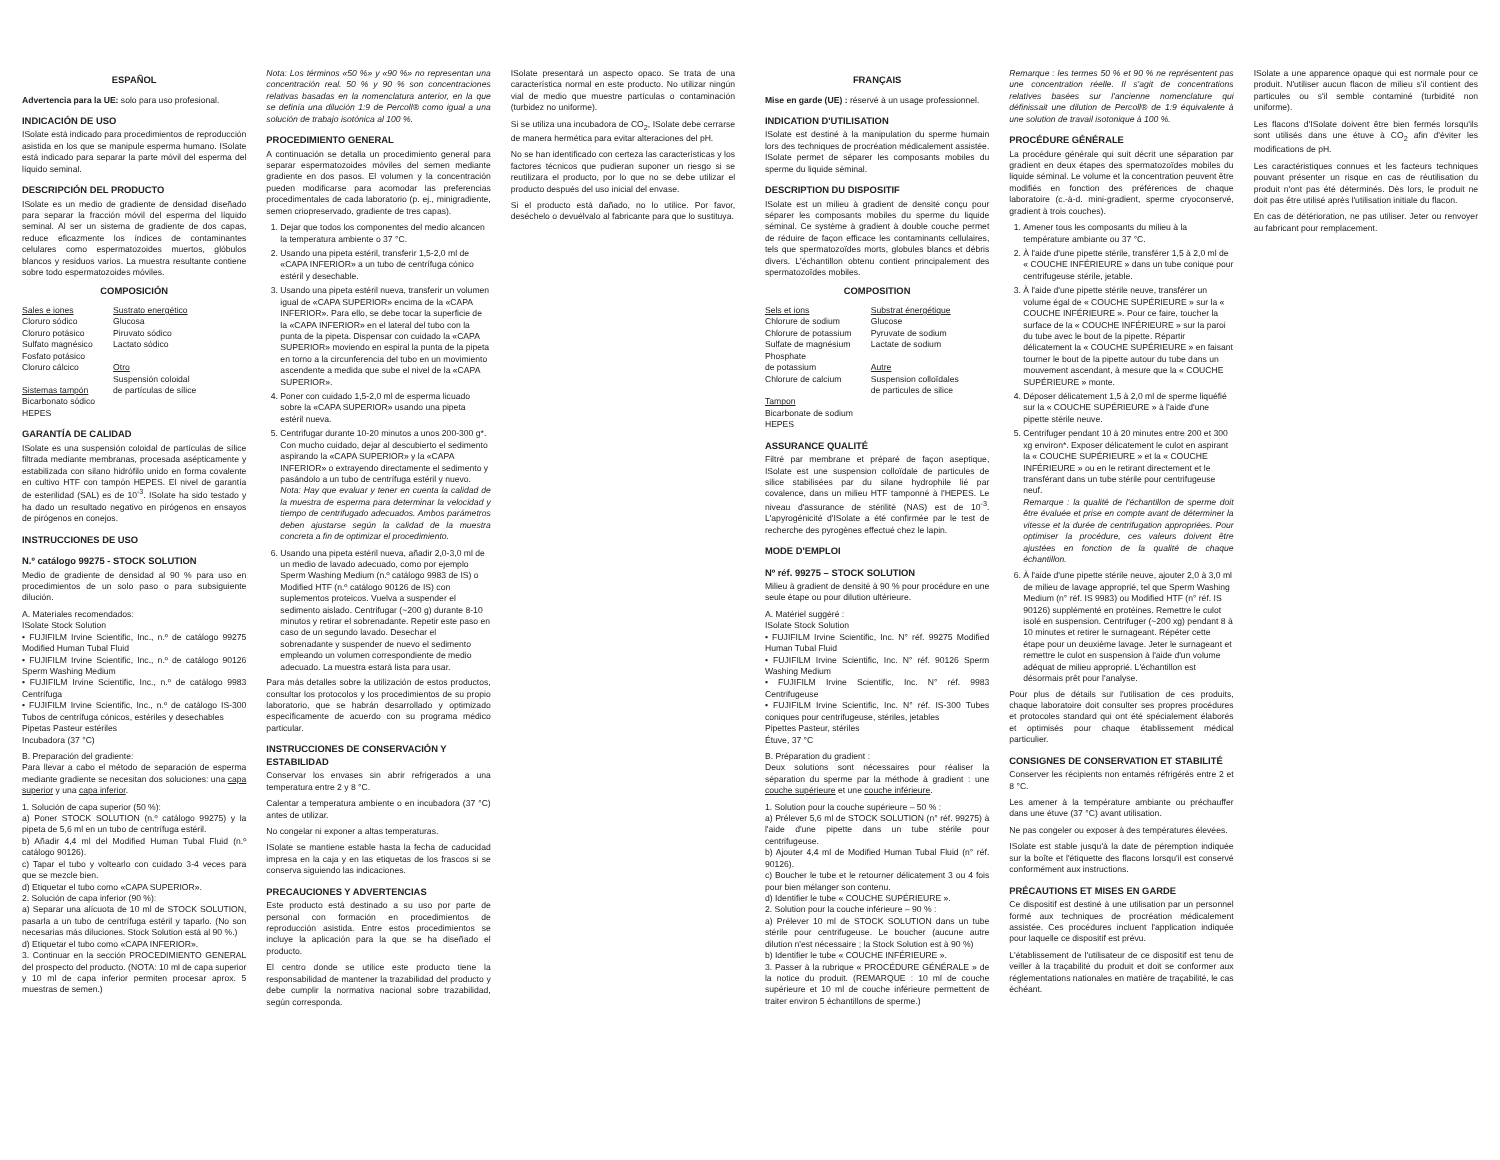ESPAÑOL
Advertencia para la UE: solo para uso profesional.
INDICACIÓN DE USO
ISolate está indicado para procedimientos de reproducción asistida en los que se manipule esperma humano. ISolate está indicado para separar la parte móvil del esperma del líquido seminal.
DESCRIPCIÓN DEL PRODUCTO
ISolate es un medio de gradiente de densidad diseñado para separar la fracción móvil del esperma del líquido seminal. Al ser un sistema de gradiente de dos capas, reduce eficazmente los índices de contaminantes celulares como espermatozoides muertos, glóbulos blancos y residuos varios. La muestra resultante contiene sobre todo espermatozoides móviles.
COMPOSICIÓN
Sales e iones
Cloruro sódico
Cloruro potásico
Sulfato magnésico
Fosfato potásico
Cloruro cálcico
Sistemas tampón
Bicarbonato sódico
HEPES
Sustrato energético
Glucosa
Piruvato sódico
Lactato sódico
Otro
Suspensión coloidal
de partículas de sílice
GARANTÍA DE CALIDAD
ISolate es una suspensión coloidal de partículas de sílice filtrada mediante membranas, procesada asépticamente y estabilizada con silano hidrófilo unido en forma covalente en cultivo HTF con tampón HEPES. El nivel de garantía de esterilidad (SAL) es de 10<sup>-3</sup>. ISolate ha sido testado y ha dado un resultado negativo en pirógenos en ensayos de pirógenos en conejos.
INSTRUCCIONES DE USO
N.º catálogo 99275 - STOCK SOLUTION
Medio de gradiente de densidad al 90 % para uso en procedimientos de un solo paso o para subsiguiente dilución.
A. Materiales recomendados:
ISolate Stock Solution
• FUJIFILM Irvine Scientific, Inc., n.º de catálogo 99275 Modified Human Tubal Fluid
• FUJIFILM Irvine Scientific, Inc., n.º de catálogo 90126 Sperm Washing Medium
• FUJIFILM Irvine Scientific, Inc., n.º de catálogo 9983 Centrífuga
• FUJIFILM Irvine Scientific, Inc., n.º de catálogo IS-300 Tubos de centrífuga cónicos, estériles y desechables
Pipetas Pasteur estériles
Incubadora (37 °C)
B. Preparación del gradiente:
Para llevar a cabo el método de separación de esperma mediante gradiente se necesitan dos soluciones: una capa superior y una capa inferior.
1. Solución de capa superior (50 %):
a) Poner STOCK SOLUTION (n.º catálogo 99275) y la pipeta de 5,6 ml en un tubo de centrífuga estéril.
b) Añadir 4,4 ml del Modified Human Tubal Fluid (n.º catálogo 90126).
c) Tapar el tubo y voltearlo con cuidado 3-4 veces para que se mezcle bien.
d) Etiquetar el tubo como «CAPA SUPERIOR».
2. Solución de capa inferior (90 %):
a) Separar una alícuota de 10 ml de STOCK SOLUTION, pasarla a un tubo de centrífuga estéril y taparlo. (No son necesarias más diluciones. Stock Solution está al 90 %.)
d) Etiquetar el tubo como «CAPA INFERIOR».
3. Continuar en la sección PROCEDIMIENTO GENERAL del prospecto del producto. (NOTA: 10 ml de capa superior y 10 ml de capa inferior permiten procesar aprox. 5 muestras de semen.)
Nota: Los términos «50 %» y «90 %» no representan una concentración real. 50 % y 90 % son concentraciones relativas basadas en la nomenclatura anterior, en la que se definía una dilución 1:9 de Percoll® como igual a una solución de trabajo isotónica al 100 %.
PROCEDIMIENTO GENERAL
A continuación se detalla un procedimiento general para separar espermatozoides móviles del semen mediante gradiente en dos pasos. El volumen y la concentración pueden modificarse para acomodar las preferencias procedimentales de cada laboratorio (p. ej., minigradiente, semen criopreservado, gradiente de tres capas).
1. Dejar que todos los componentes del medio alcancen la temperatura ambiente o 37 °C.
2. Usando una pipeta estéril, transferir 1,5-2,0 ml de «CAPA INFERIOR» a un tubo de centrífuga cónico estéril y desechable.
3. Usando una pipeta estéril nueva, transferir un volumen igual de «CAPA SUPERIOR» encima de la «CAPA INFERIOR». Para ello, se debe tocar la superficie de la «CAPA INFERIOR» en el lateral del tubo con la punta de la pipeta. Dispensar con cuidado la «CAPA SUPERIOR» moviendo en espiral la punta de la pipeta en torno a la circunferencia del tubo en un movimiento ascendente a medida que sube el nivel de la «CAPA SUPERIOR».
4. Poner con cuidado 1,5-2,0 ml de esperma licuado sobre la «CAPA SUPERIOR» usando una pipeta estéril nueva.
5. Centrifugar durante 10-20 minutos a unos 200-300 g*. Con mucho cuidado, dejar al descubierto el sedimento aspirando la «CAPA SUPERIOR» y la «CAPA INFERIOR» o extrayendo directamente el sedimento y pasándolo a un tubo de centrífuga estéril y nuevo.
Nota: Hay que evaluar y tener en cuenta la calidad de la muestra de esperma para determinar la velocidad y tiempo de centrifugado adecuados. Ambos parámetros deben ajustarse según la calidad de la muestra concreta a fin de optimizar el procedimiento.
6. Usando una pipeta estéril nueva, añadir 2,0-3,0 ml de un medio de lavado adecuado, como por ejemplo Sperm Washing Medium (n.º catálogo 9983 de IS) o Modified HTF (n.º catálogo 90126 de IS) con suplementos proteicos. Vuelva a suspender el sedimento aislado. Centrifugar (~200 g) durante 8-10 minutos y retirar el sobrenadante. Repetir este paso en caso de un segundo lavado. Desechar el sobrenadante y suspender de nuevo el sedimento empleando un volumen correspondiente de medio adecuado. La muestra estará lista para usar.
Para más detalles sobre la utilización de estos productos, consultar los protocolos y los procedimientos de su propio laboratorio, que se habrán desarrollado y optimizado específicamente de acuerdo con su programa médico particular.
INSTRUCCIONES DE CONSERVACIÓN Y ESTABILIDAD
Conservar los envases sin abrir refrigerados a una temperatura entre 2 y 8 °C.
Calentar a temperatura ambiente o en incubadora (37 °C) antes de utilizar.
No congelar ni exponer a altas temperaturas.
ISolate se mantiene estable hasta la fecha de caducidad impresa en la caja y en las etiquetas de los frascos si se conserva siguiendo las indicaciones.
PRECAUCIONES Y ADVERTENCIAS
Este producto está destinado a su uso por parte de personal con formación en procedimientos de reproducción asistida. Entre estos procedimientos se incluye la aplicación para la que se ha diseñado el producto.
El centro donde se utilice este producto tiene la responsabilidad de mantener la trazabilidad del producto y debe cumplir la normativa nacional sobre trazabilidad, según corresponda.
ISolate presentará un aspecto opaco. Se trata de una característica normal en este producto. No utilizar ningún vial de medio que muestre partículas o contaminación (turbidez no uniforme).
Si se utiliza una incubadora de CO<sub>2</sub>, ISolate debe cerrarse de manera hermética para evitar alteraciones del pH.
No se han identificado con certeza las características y los factores técnicos que pudieran suponer un riesgo si se reutilizara el producto, por lo que no se debe utilizar el producto después del uso inicial del envase.
Si el producto está dañado, no lo utilice. Por favor, deséchelo o devuélvalo al fabricante para que lo sustituya.
FRANÇAIS
Mise en garde (UE) : réservé à un usage professionnel.
INDICATION D'UTILISATION
ISolate est destiné à la manipulation du sperme humain lors des techniques de procréation médicalement assistée. ISolate permet de séparer les composants mobiles du sperme du liquide séminal.
DESCRIPTION DU DISPOSITIF
ISolate est un milieu à gradient de densité conçu pour séparer les composants mobiles du sperme du liquide séminal. Ce système à gradient à double couche permet de réduire de façon efficace les contaminants cellulaires, tels que spermatozoïdes morts, globules blancs et débris divers. L'échantillon obtenu contient principalement des spermatozoïdes mobiles.
COMPOSITION
Sels et ions
Chlorure de sodium
Chlorure de potassium
Sulfate de magnésium
Phosphate
de potassium
Chlorure de calcium
Tampon
Bicarbonate de sodium
HEPES
Substrat énergétique
Glucose
Pyruvate de sodium
Lactate de sodium
Autre
Suspension colloïdales
de particules de silice
ASSURANCE QUALITÉ
Filtré par membrane et préparé de façon aseptique, ISolate est une suspension colloïdale de particules de silice stabilisées par du silane hydrophile lié par covalence, dans un milieu HTF tamponné à l'HEPES. Le niveau d'assurance de stérilité (NAS) est de 10<sup>-3</sup>. L'apyrogénicité d'ISolate a été confirmée par le test de recherche des pyrogènes effectué chez le lapin.
MODE D'EMPLOI
Nº réf. 99275 – STOCK SOLUTION
Milieu à gradient de densité à 90 % pour procédure en une seule étape ou pour dilution ultérieure.
A. Matériel suggéré :
ISolate Stock Solution
• FUJIFILM Irvine Scientific, Inc. N° réf. 99275 Modified Human Tubal Fluid
• FUJIFILM Irvine Scientific, Inc. N° réf. 90126 Sperm Washing Medium
• FUJIFILM Irvine Scientific, Inc. N° réf. 9983 Centrifugeuse
• FUJIFILM Irvine Scientific, Inc. N° réf. IS-300 Tubes coniques pour centrifugeuse, stériles, jetables
Pipettes Pasteur, stériles
Étuve, 37 °C
B. Préparation du gradient :
Deux solutions sont nécessaires pour réaliser la séparation du sperme par la méthode à gradient : une couche supérieure et une couche inférieure.
1. Solution pour la couche supérieure – 50 % :
a) Prélever 5,6 ml de STOCK SOLUTION (n° réf. 99275) à l'aide d'une pipette dans un tube stérile pour centrifugeuse.
b) Ajouter 4,4 ml de Modified Human Tubal Fluid (n° réf. 90126).
c) Boucher le tube et le retourner délicatement 3 ou 4 fois pour bien mélanger son contenu.
d) Identifier le tube « COUCHE SUPÉRIEURE ».
2. Solution pour la couche inférieure – 90 % :
a) Prélever 10 ml de STOCK SOLUTION dans un tube stérile pour centrifugeuse. Le boucher (aucune autre dilution n'est nécessaire ; la Stock Solution est à 90 %)
b) Identifier le tube « COUCHE INFÉRIEURE ».
3. Passer à la rubrique « PROCÉDURE GÉNÉRALE » de la notice du produit. (REMARQUE : 10 ml de couche supérieure et 10 ml de couche inférieure permettent de traiter environ 5 échantillons de sperme.)
Remarque : les termes 50 % et 90 % ne représentent pas une concentration réelle. Il s'agit de concentrations relatives basées sur l'ancienne nomenclature qui définissait une dilution de Percoll® de 1:9 équivalente à une solution de travail isotonique à 100 %.
PROCÉDURE GÉNÉRALE
La procédure générale qui suit décrit une séparation par gradient en deux étapes des spermatozoïdes mobiles du liquide séminal. Le volume et la concentration peuvent être modifiés en fonction des préférences de chaque laboratoire (c.-à-d. mini-gradient, sperme cryoconservé, gradient à trois couches).
1. Amener tous les composants du milieu à la température ambiante ou 37 °C.
2. À l'aide d'une pipette stérile, transférer 1,5 à 2,0 ml de « COUCHE INFÉRIEURE » dans un tube conique pour centrifugeuse stérile, jetable.
3. À l'aide d'une pipette stérile neuve, transférer un volume égal de « COUCHE SUPÉRIEURE » sur la « COUCHE INFÉRIEURE ». Pour ce faire, toucher la surface de la « COUCHE INFÉRIEURE » sur la paroi du tube avec le bout de la pipette. Répartir délicatement la « COUCHE SUPÉRIEURE » en faisant tourner le bout de la pipette autour du tube dans un mouvement ascendant, à mesure que la « COUCHE SUPÉRIEURE » monte.
4. Déposer délicatement 1,5 à 2,0 ml de sperme liquéfié sur la « COUCHE SUPÉRIEURE » à l'aide d'une pipette stérile neuve.
5. Centrifuger pendant 10 à 20 minutes entre 200 et 300 xg environ*. Exposer délicatement le culot en aspirant la « COUCHE SUPÉRIEURE » et la « COUCHE INFÉRIEURE » ou en le retirant directement et le transférant dans un tube stérile pour centrifugeuse neuf.
Remarque : la qualité de l'échantillon de sperme doit être évaluée et prise en compte avant de déterminer la vitesse et la durée de centrifugation appropriées. Pour optimiser la procédure, ces valeurs doivent être ajustées en fonction de la qualité de chaque échantillon.
6. À l'aide d'une pipette stérile neuve, ajouter 2,0 à 3,0 ml de milieu de lavage approprié, tel que Sperm Washing Medium (n° réf. IS 9983) ou Modified HTF (n° réf. IS 90126) supplémenté en protéines. Remettre le culot isolé en suspension. Centrifuger (~200 xg) pendant 8 à 10 minutes et retirer le surnageant. Répéter cette étape pour un deuxième lavage. Jeter le surnageant et remettre le culot en suspension à l'aide d'un volume adéquat de milieu approprié. L'échantillon est désormais prêt pour l'analyse.
Pour plus de détails sur l'utilisation de ces produits, chaque laboratoire doit consulter ses propres procédures et protocoles standard qui ont été spécialement élaborés et optimisés pour chaque établissement médical particulier.
CONSIGNES DE CONSERVATION ET STABILITÉ
Conserver les récipients non entamés réfrigérés entre 2 et 8 °C.
Les amener à la température ambiante ou préchauffer dans une étuve (37 °C) avant utilisation.
Ne pas congeler ou exposer à des températures élevées.
ISolate est stable jusqu'à la date de péremption indiquée sur la boîte et l'étiquette des flacons lorsqu'il est conservé conformément aux instructions.
PRÉCAUTIONS ET MISES EN GARDE
Ce dispositif est destiné à une utilisation par un personnel formé aux techniques de procréation médicalement assistée. Ces procédures incluent l'application indiquée pour laquelle ce dispositif est prévu.
L'établissement de l'utilisateur de ce dispositif est tenu de veiller à la traçabilité du produit et doit se conformer aux réglementations nationales en matière de traçabilité, le cas échéant.
ISolate a une apparence opaque qui est normale pour ce produit. N'utiliser aucun flacon de milieu s'il contient des particules ou s'il semble contaminé (turbidité non uniforme).
Les flacons d'ISolate doivent être bien fermés lorsqu'ils sont utilisés dans une étuve à CO<sub>2</sub> afin d'éviter les modifications de pH.
Les caractéristiques connues et les facteurs techniques pouvant présenter un risque en cas de réutilisation du produit n'ont pas été déterminés. Dès lors, le produit ne doit pas être utilisé après l'utilisation initiale du flacon.
En cas de détérioration, ne pas utiliser. Jeter ou renvoyer au fabricant pour remplacement.